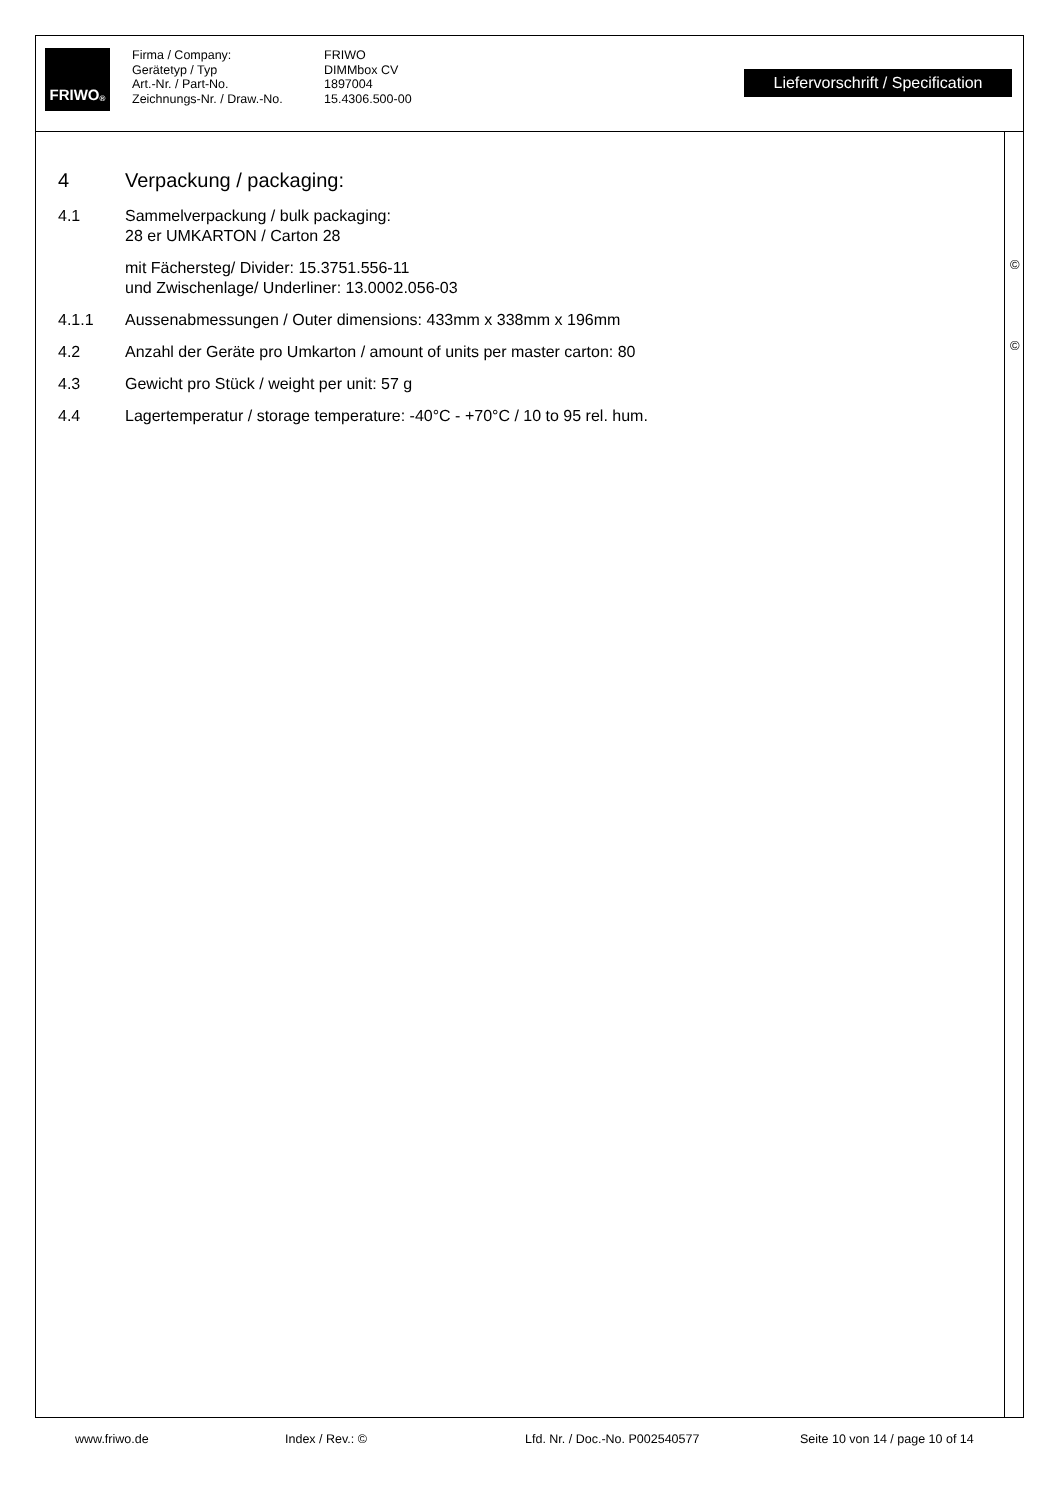FRIWO<sup>®</sup>
Firma / Company: FRIWO Gerätetyp / Typ DIMMbox CV Art.-Nr. / Part-No. 1897004 Zeichnungs-Nr. / Draw.-No. 15.4306.500-00
Liefervorschrift / Specification
4 Verpackung / packaging:
4.1 Sammelverpackung / bulk packaging:
28 er UMKARTON / Carton 28
mit Fächersteg/ Divider: 15.3751.556-11
und Zwischenlage/ Underliner: 13.0002.056-03
4.1.1 Aussenabmessungen / Outer dimensions: 433mm x 338mm x 196mm
4.2 Anzahl der Geräte pro Umkarton / amount of units per master carton: 80
4.3 Gewicht pro Stück / weight per unit: 57 g
4.4 Lagertemperatur / storage temperature: -40°C - +70°C / 10 to 95 rel. hum.
©
©
www.friwo.de Index / Rev.: © Lfd. Nr. / Doc.-No. P002540577 Seite 10 von 14 / page 10 of 14